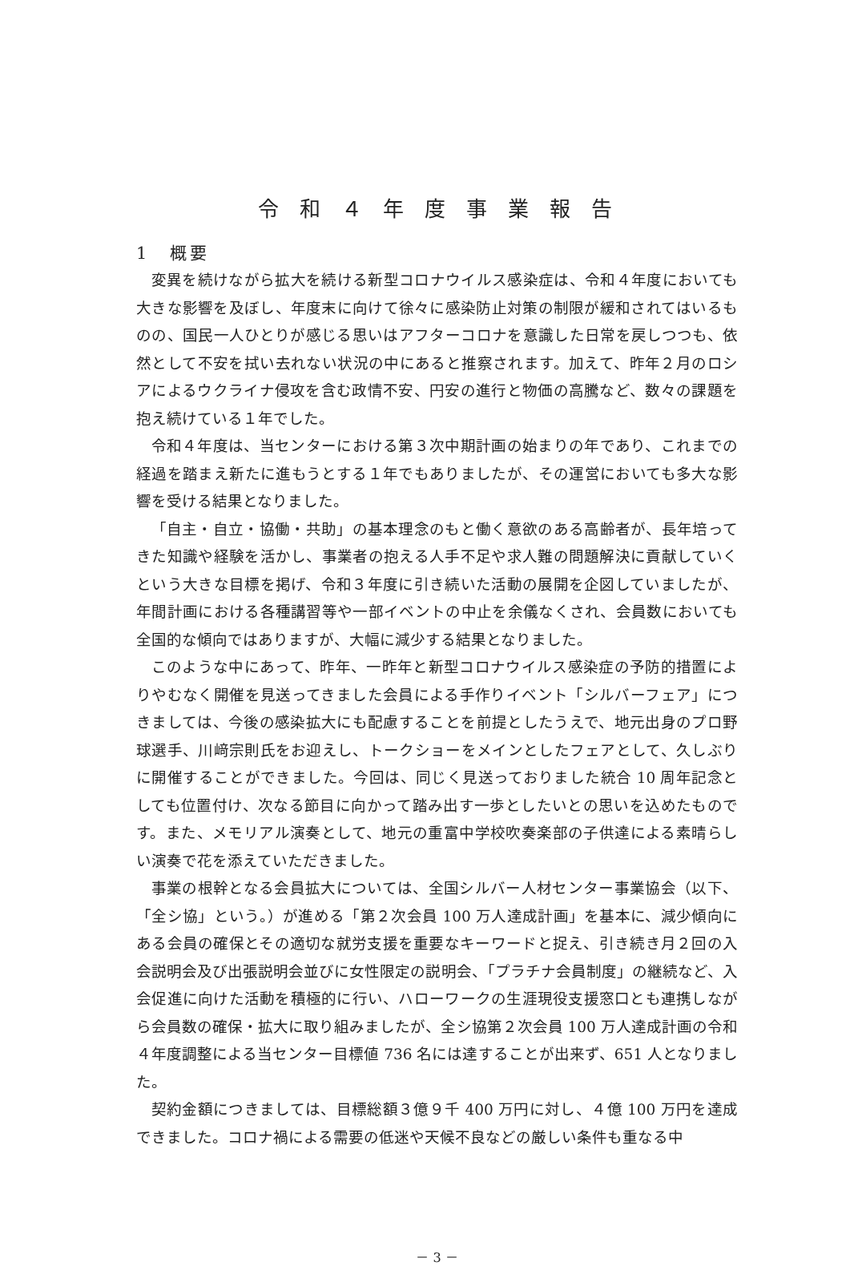令和４年度事業報告
1　概要
変異を続けながら拡大を続ける新型コロナウイルス感染症は、令和４年度においても大きな影響を及ぼし、年度末に向けて徐々に感染防止対策の制限が緩和されてはいるものの、国民一人ひとりが感じる思いはアフターコロナを意識した日常を戻しつつも、依然として不安を拭い去れない状況の中にあると推察されます。加えて、昨年２月のロシアによるウクライナ侵攻を含む政情不安、円安の進行と物価の高騰など、数々の課題を抱え続けている１年でした。
令和４年度は、当センターにおける第３次中期計画の始まりの年であり、これまでの経過を踏まえ新たに進もうとする１年でもありましたが、その運営においても多大な影響を受ける結果となりました。
「自主・自立・協働・共助」の基本理念のもと働く意欲のある高齢者が、長年培ってきた知識や経験を活かし、事業者の抱える人手不足や求人難の問題解決に貢献していくという大きな目標を掲げ、令和３年度に引き続いた活動の展開を企図していましたが、年間計画における各種講習等や一部イベントの中止を余儀なくされ、会員数においても全国的な傾向ではありますが、大幅に減少する結果となりました。
このような中にあって、昨年、一昨年と新型コロナウイルス感染症の予防的措置によりやむなく開催を見送ってきました会員による手作りイベント「シルバーフェア」につきましては、今後の感染拡大にも配慮することを前提としたうえで、地元出身のプロ野球選手、川﨑宗則氏をお迎えし、トークショーをメインとしたフェアとして、久しぶりに開催することができました。今回は、同じく見送っておりました統合 10 周年記念としても位置付け、次なる節目に向かって踏み出す一歩としたいとの思いを込めたものです。また、メモリアル演奏として、地元の重富中学校吹奏楽部の子供達による素晴らしい演奏で花を添えていただきました。
事業の根幹となる会員拡大については、全国シルバー人材センター事業協会（以下、「全シ協」という。）が進める「第２次会員 100 万人達成計画」を基本に、減少傾向にある会員の確保とその適切な就労支援を重要なキーワードと捉え、引き続き月２回の入会説明会及び出張説明会並びに女性限定の説明会、「プラチナ会員制度」の継続など、入会促進に向けた活動を積極的に行い、ハローワークの生涯現役支援窓口とも連携しながら会員数の確保・拡大に取り組みましたが、全シ協第２次会員 100 万人達成計画の令和４年度調整による当センター目標値 736 名には達することが出来ず、651 人となりました。
契約金額につきましては、目標総額３億９千 400 万円に対し、４億 100 万円を達成できました。コロナ禍による需要の低迷や天候不良などの厳しい条件も重なる中
－ 3 －